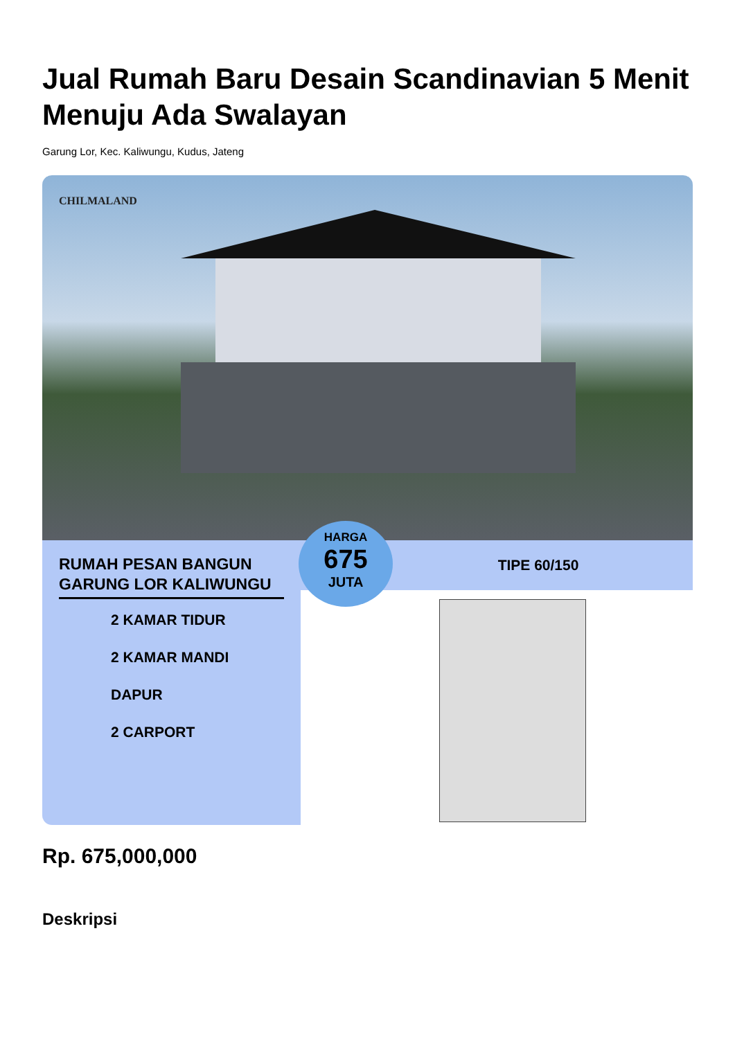Jual Rumah Baru Desain Scandinavian 5 Menit Menuju Ada Swalayan
Garung Lor, Kec. Kaliwungu, Kudus, Jateng
CHILMALAND
RUMAH PESAN BANGUN GARUNG LOR KALIWUNGU
2 KAMAR TIDUR
2 KAMAR MANDI
DAPUR
2 CARPORT
TIPE 60/150
HARGA
675
JUTA
Rp. 675,000,000
Deskripsi